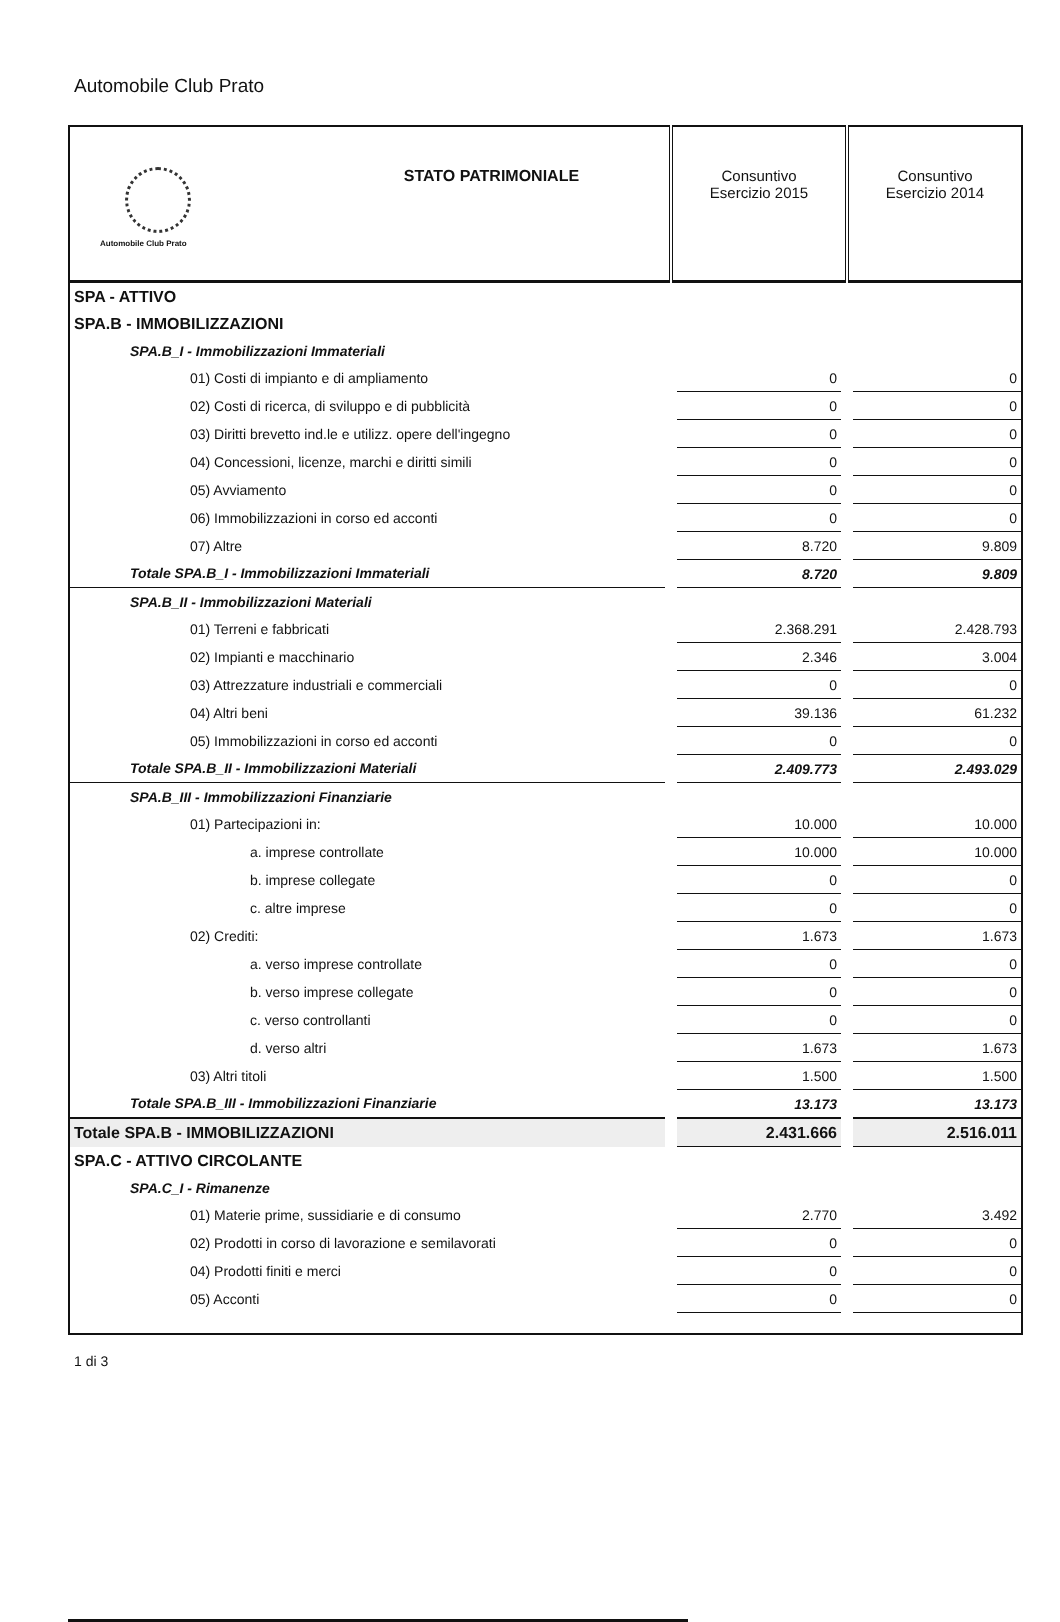Automobile Club Prato
| Automobile Club Prato | STATO PATRIMONIALE | Consuntivo Esercizio 2015 | Consuntivo Esercizio 2014 |
| --- | --- | --- | --- |
| SPA - ATTIVO | | | |
| SPA.B - IMMOBILIZZAZIONI | | | |
| SPA.B_I - Immobilizzazioni Immateriali | | | |
| 01) Costi di impianto e di ampliamento | | 0 | 0 |
| 02) Costi di ricerca, di sviluppo e di pubblicità | | 0 | 0 |
| 03) Diritti brevetto ind.le e utilizz. opere dell'ingegno | | 0 | 0 |
| 04) Concessioni, licenze, marchi e diritti simili | | 0 | 0 |
| 05) Avviamento | | 0 | 0 |
| 06) Immobilizzazioni in corso ed acconti | | 0 | 0 |
| 07) Altre | | 8.720 | 9.809 |
| Totale SPA.B_I - Immobilizzazioni Immateriali | | 8.720 | 9.809 |
| SPA.B_II - Immobilizzazioni Materiali | | | |
| 01) Terreni e fabbricati | | 2.368.291 | 2.428.793 |
| 02) Impianti e macchinario | | 2.346 | 3.004 |
| 03) Attrezzature industriali e commerciali | | 0 | 0 |
| 04) Altri beni | | 39.136 | 61.232 |
| 05) Immobilizzazioni in corso ed acconti | | 0 | 0 |
| Totale SPA.B_II - Immobilizzazioni Materiali | | 2.409.773 | 2.493.029 |
| SPA.B_III - Immobilizzazioni Finanziarie | | | |
| 01) Partecipazioni in: | | 10.000 | 10.000 |
| a. imprese controllate | | 10.000 | 10.000 |
| b. imprese collegate | | 0 | 0 |
| c. altre imprese | | 0 | 0 |
| 02) Crediti: | | 1.673 | 1.673 |
| a. verso imprese controllate | | 0 | 0 |
| b. verso imprese collegate | | 0 | 0 |
| c. verso controllanti | | 0 | 0 |
| d. verso altri | | 1.673 | 1.673 |
| 03) Altri titoli | | 1.500 | 1.500 |
| Totale SPA.B_III - Immobilizzazioni Finanziarie | | 13.173 | 13.173 |
| Totale SPA.B - IMMOBILIZZAZIONI | | 2.431.666 | 2.516.011 |
| SPA.C - ATTIVO CIRCOLANTE | | | |
| SPA.C_I - Rimanenze | | | |
| 01) Materie prime, sussidiarie e di consumo | | 2.770 | 3.492 |
| 02) Prodotti in corso di lavorazione e semilavorati | | 0 | 0 |
| 04) Prodotti finiti e merci | | 0 | 0 |
| 05) Acconti | | 0 | 0 |
1 di 3